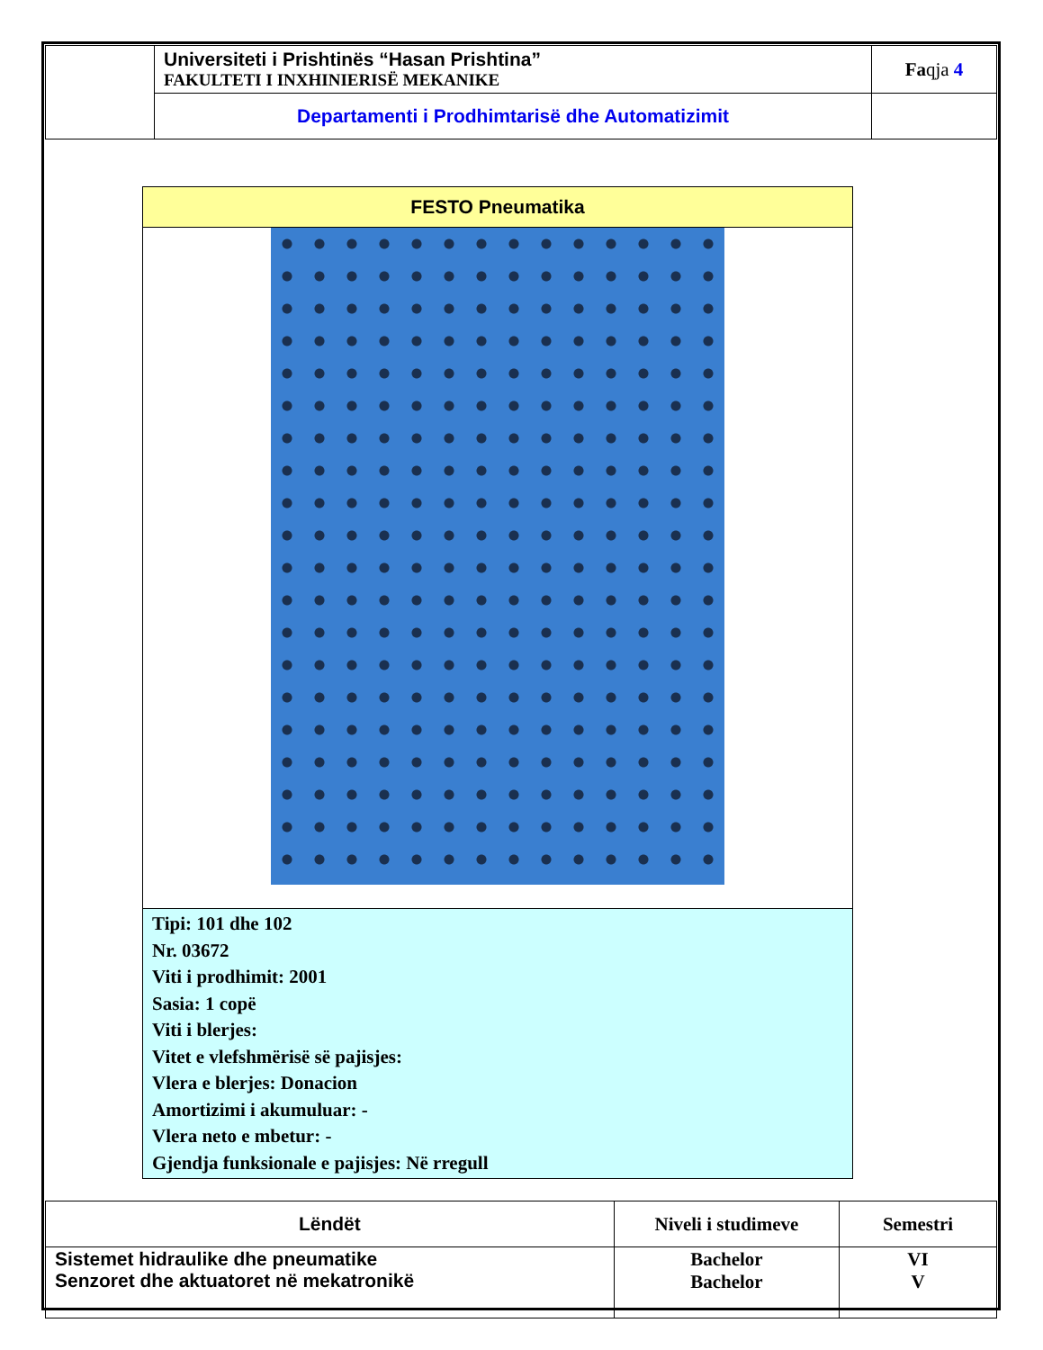| | Universiteti i Prishtinës “Hasan Prishtina” FAKULTETI I INXHINIERISË MEKANIKE | Fa qja 4 |
| | Departamenti i Prodhimtarisë dhe Automatizimit | |
FESTO Pneumatika
Tipi: 101 dhe 102
Nr. 03672
Viti i prodhimit: 2001
Sasia: 1 copë
Viti i blerjes:
Vitet e vlefshmërisë së pajisjes:
Vlera e blerjes: Donacion
Amortizimi i akumuluar: -
Vlera neto e mbetur: -
Gjendja funksionale e pajisjes: Në rregull
| Lëndët | Niveli i studimeve | Semestri |
| Sistemet hidraulike dhe pneumatike Senzoret dhe aktuatoret në mekatronikë | Bachelor Bachelor | VI V |